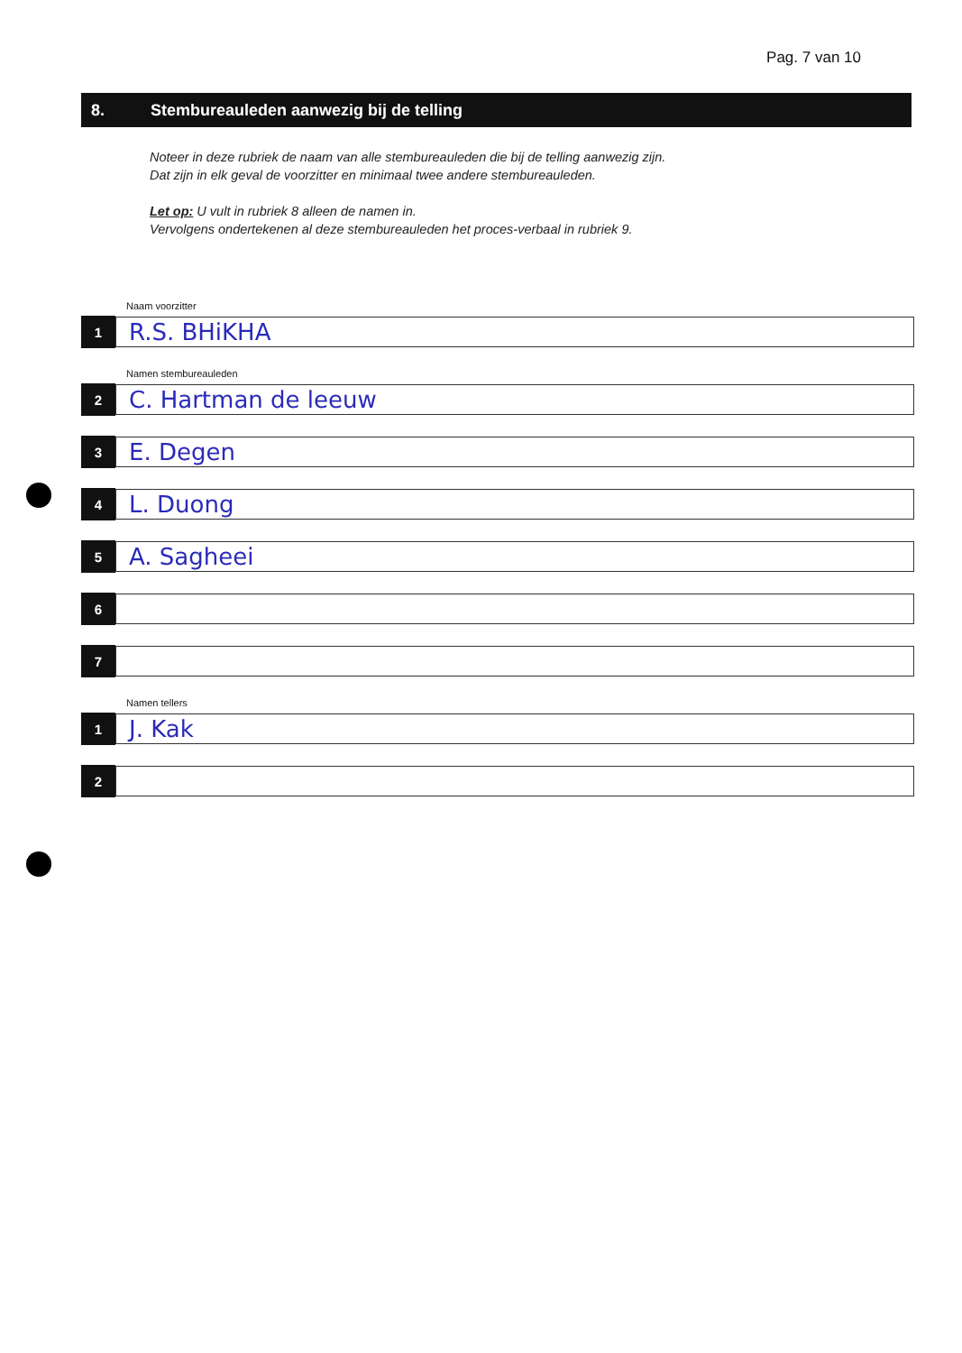Pag. 7 van 10
8. Stembureauleden aanwezig bij de telling
Noteer in deze rubriek de naam van alle stembureauleden die bij de telling aanwezig zijn.
Dat zijn in elk geval de voorzitter en minimaal twee andere stembureauleden.
Let op: U vult in rubriek 8 alleen de namen in.
Vervolgens ondertekenen al deze stembureauleden het proces-verbaal in rubriek 9.
Naam voorzitter
1
R.S. BHiKHA
Namen stembureauleden
2
C. Hartman de leeuw
3
E. Degen
4
L. Duong
5
A. Sagheei
6
7
Namen tellers
1
J. Kak
2